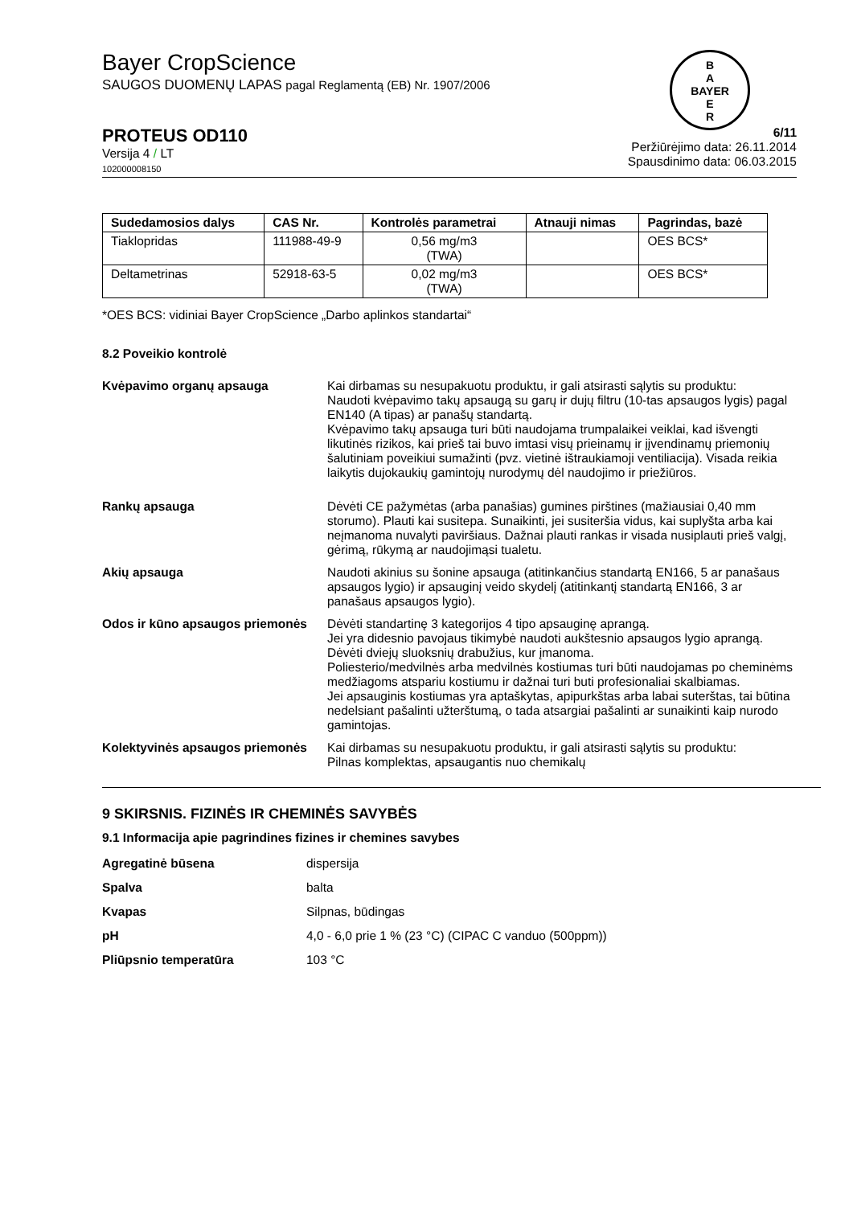B
A
BAYER
E
R
Bayer CropScience
SAUGOS DUOMENŲ LAPAS pagal Reglamentą (EB) Nr. 1907/2006
PROTEUS OD110
Versija 4 / LT
102000008150
6/11
Peržiūrėjimo data: 26.11.2014
Spausdinimo data: 06.03.2015
| Sudedamosios dalys | CAS Nr. | Kontrolės parametrai | Atnauji nimas | Pagrindas, bazė |
| --- | --- | --- | --- | --- |
| Tiaklopridas | 111988-49-9 | 0,56 mg/m3 (TWA) | | OES BCS* |
| Deltametrinas | 52918-63-5 | 0,02 mg/m3 (TWA) | | OES BCS* |
*OES BCS: vidiniai Bayer CropScience „Darbo aplinkos standartai“
8.2 Poveikio kontrolė
Kvėpavimo organų apsauga Kai dirbamas su nesupakuotu produktu, ir gali atsirasti sąlytis su produktu:
Naudoti kvėpavimo takų apsaugą su garų ir dujų filtru (10-tas apsaugos lygis) pagal EN140 (A tipas) ar panašų standartą.
Kvėpavimo takų apsauga turi būti naudojama trumpalaikei veiklai, kad išvengti likutinės rizikos, kai prieš tai buvo imtasi visų prieinamų ir įįvendinamų priemonių šalutiniam poveikiui sumažinti (pvz. vietinė ištraukiamoji ventiliacija). Visada reikia laikytis dujokaukių gamintojų nurodymų dėl naudojimo ir priežiūros.
Rankų apsauga Dėvėti CE pažymėtas (arba panašias) gumines pirštines (mažiausiai 0,40 mm storumo). Plauti kai susitepa. Sunaikinti, jei susiteršia vidus, kai suplyšta arba kai neįmanoma nuvalyti paviršiaus. Dažnai plauti rankas ir visada nusiplauti prieš valgį, gėrimą, rūkymą ar naudojimąsi tualetu.
Akių apsauga Naudoti akinius su šonine apsauga (atitinkančius standartą EN166, 5 ar panašaus apsaugos lygio) ir apsauginį veido skydelį (atitinkantį standartą EN166, 3 ar panašaus apsaugos lygio).
Odos ir kūno apsaugos priemonės
Dėvėti standartinę 3 kategorijos 4 tipo apsauginę aprangą.
Jei yra didesnio pavojaus tikimybė naudoti aukštesnio apsaugos lygio aprangą.
Dėvėti dviejų sluoksnių drabužius, kur įmanoma.
Poliesterio/medvilnės arba medvilnės kostiumas turi būti naudojamas po cheminėms medžiagoms atspariu kostiumu ir dažnai turi buti profesionaliai skalbiamas.
Jei apsauginis kostiumas yra aptaškytas, apipurkštas arba labai suterštas, tai būtina nedelsiant pašalinti užterštumą, o tada atsargiai pašalinti ar sunaikinti kaip nurodo gamintojas.
Kolektyvinės apsaugos priemonės
Kai dirbamas su nesupakuotu produktu, ir gali atsirasti sąlytis su produktu:
Pilnas komplektas, apsaugantis nuo chemikalų
9 SKIRSNIS. FIZINĖS IR CHEMINĖS SAVYBĖS
9.1 Informacija apie pagrindines fizines ir chemines savybes
Agregatinė būsena dispersija
Spalva balta
Kvapas Silpnas, būdingas
pH 4,0 - 6,0 prie 1 % (23 °C) (CIPAC C vanduo (500ppm))
Pliūpsnio temperatūra 103 °C